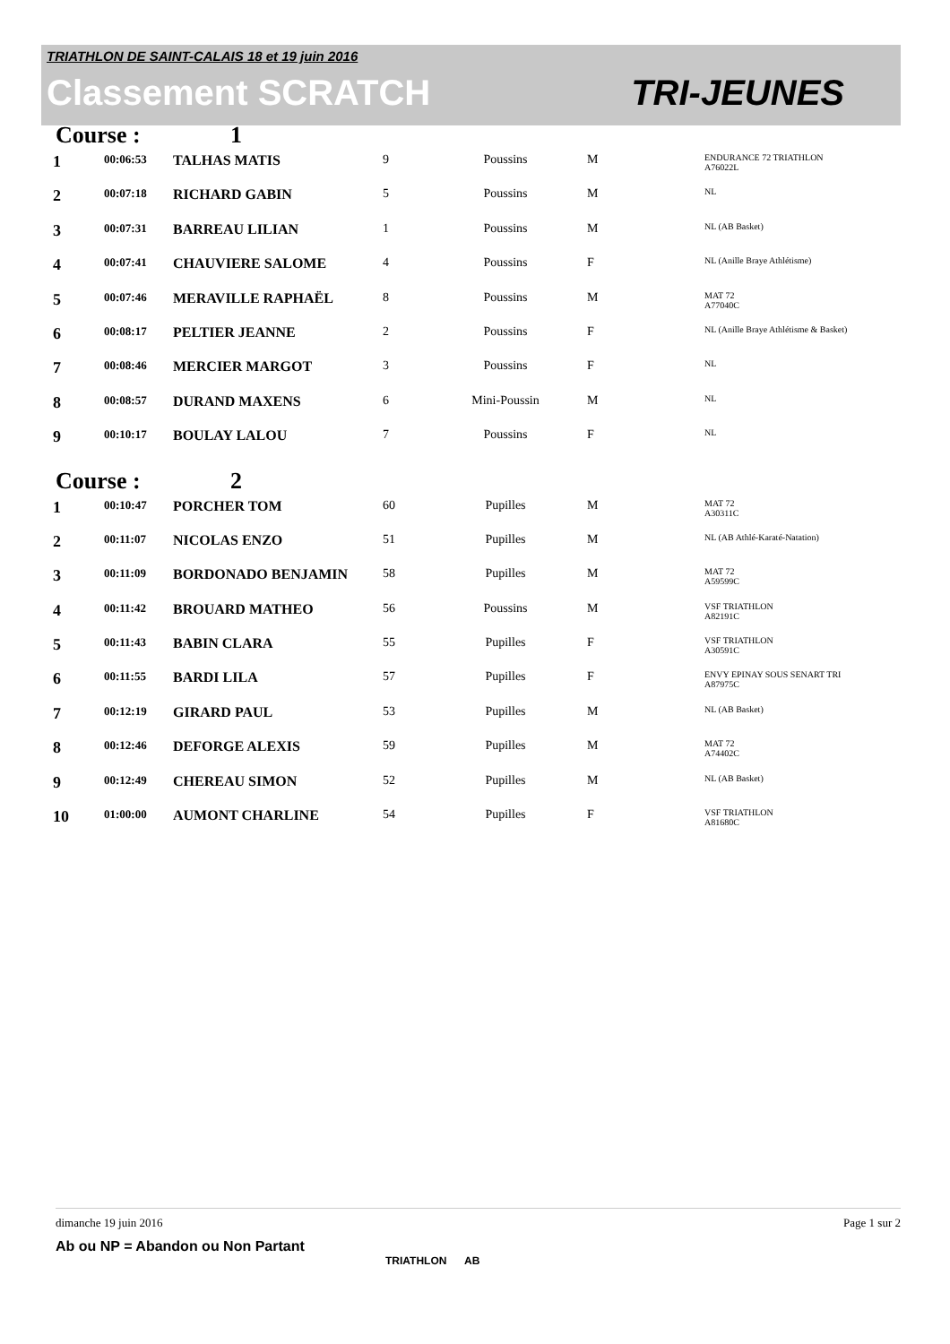TRIATHLON DE SAINT-CALAIS 18 et 19 juin 2016
Classement SCRATCH TRI-JEUNES
Course : 1
| 1 | 00:06:53 | TALHAS MATIS | 9 | Poussins | M | ENDURANCE 72 TRIATHLON A76022L |
| 2 | 00:07:18 | RICHARD GABIN | 5 | Poussins | M | NL |
| 3 | 00:07:31 | BARREAU LILIAN | 1 | Poussins | M | NL (AB Basket) |
| 4 | 00:07:41 | CHAUVIERE SALOME | 4 | Poussins | F | NL (Anille Braye Athlétisme) |
| 5 | 00:07:46 | MERAVILLE RAPHAËL | 8 | Poussins | M | MAT 72 A77040C |
| 6 | 00:08:17 | PELTIER JEANNE | 2 | Poussins | F | NL (Anille Braye Athlétisme & Basket) |
| 7 | 00:08:46 | MERCIER MARGOT | 3 | Poussins | F | NL |
| 8 | 00:08:57 | DURAND MAXENS | 6 | Mini-Poussin | M | NL |
| 9 | 00:10:17 | BOULAY LALOU | 7 | Poussins | F | NL |
Course : 2
| 1 | 00:10:47 | PORCHER TOM | 60 | Pupilles | M | MAT 72 A30311C |
| 2 | 00:11:07 | NICOLAS ENZO | 51 | Pupilles | M | NL (AB Athlé-Karaté-Natation) |
| 3 | 00:11:09 | BORDONADO BENJAMIN | 58 | Pupilles | M | MAT 72 A59599C |
| 4 | 00:11:42 | BROUARD MATHEO | 56 | Poussins | M | VSF TRIATHLON A82191C |
| 5 | 00:11:43 | BABIN CLARA | 55 | Pupilles | F | VSF TRIATHLON A30591C |
| 6 | 00:11:55 | BARDI LILA | 57 | Pupilles | F | ENVY EPINAY SOUS SENART TRI A87975C |
| 7 | 00:12:19 | GIRARD PAUL | 53 | Pupilles | M | NL (AB Basket) |
| 8 | 00:12:46 | DEFORGE ALEXIS | 59 | Pupilles | M | MAT 72 A74402C |
| 9 | 00:12:49 | CHEREAU SIMON | 52 | Pupilles | M | NL (AB Basket) |
| 10 | 01:00:00 | AUMONT CHARLINE | 54 | Pupilles | F | VSF TRIATHLON A81680C |
dimanche 19 juin 2016 Page 1 sur 2
Ab ou NP = Abandon ou Non Partant
TRIATHLON AB